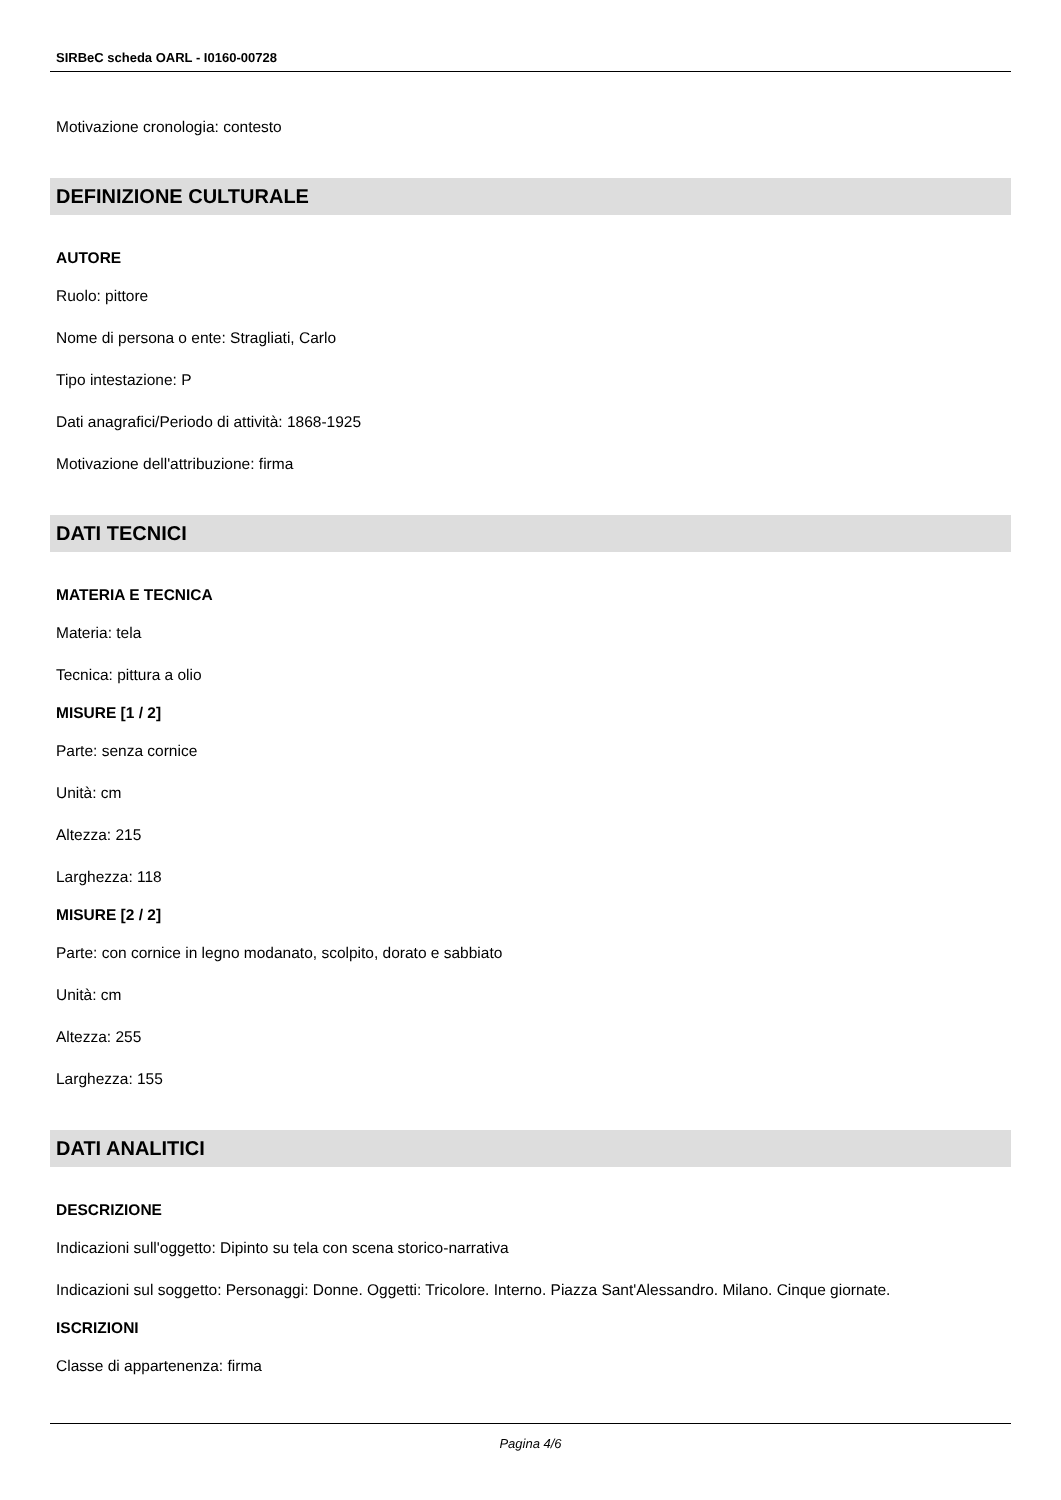SIRBeC scheda OARL - I0160-00728
Motivazione cronologia: contesto
DEFINIZIONE CULTURALE
AUTORE
Ruolo: pittore
Nome di persona o ente: Stragliati, Carlo
Tipo intestazione: P
Dati anagrafici/Periodo di attività: 1868-1925
Motivazione dell'attribuzione: firma
DATI TECNICI
MATERIA E TECNICA
Materia: tela
Tecnica: pittura a olio
MISURE [1 / 2]
Parte: senza cornice
Unità: cm
Altezza: 215
Larghezza: 118
MISURE [2 / 2]
Parte: con cornice in legno modanato, scolpito, dorato e sabbiato
Unità: cm
Altezza: 255
Larghezza: 155
DATI ANALITICI
DESCRIZIONE
Indicazioni sull'oggetto: Dipinto su tela con scena storico-narrativa
Indicazioni sul soggetto: Personaggi: Donne. Oggetti: Tricolore. Interno. Piazza Sant'Alessandro. Milano. Cinque giornate.
ISCRIZIONI
Classe di appartenenza: firma
Pagina 4/6